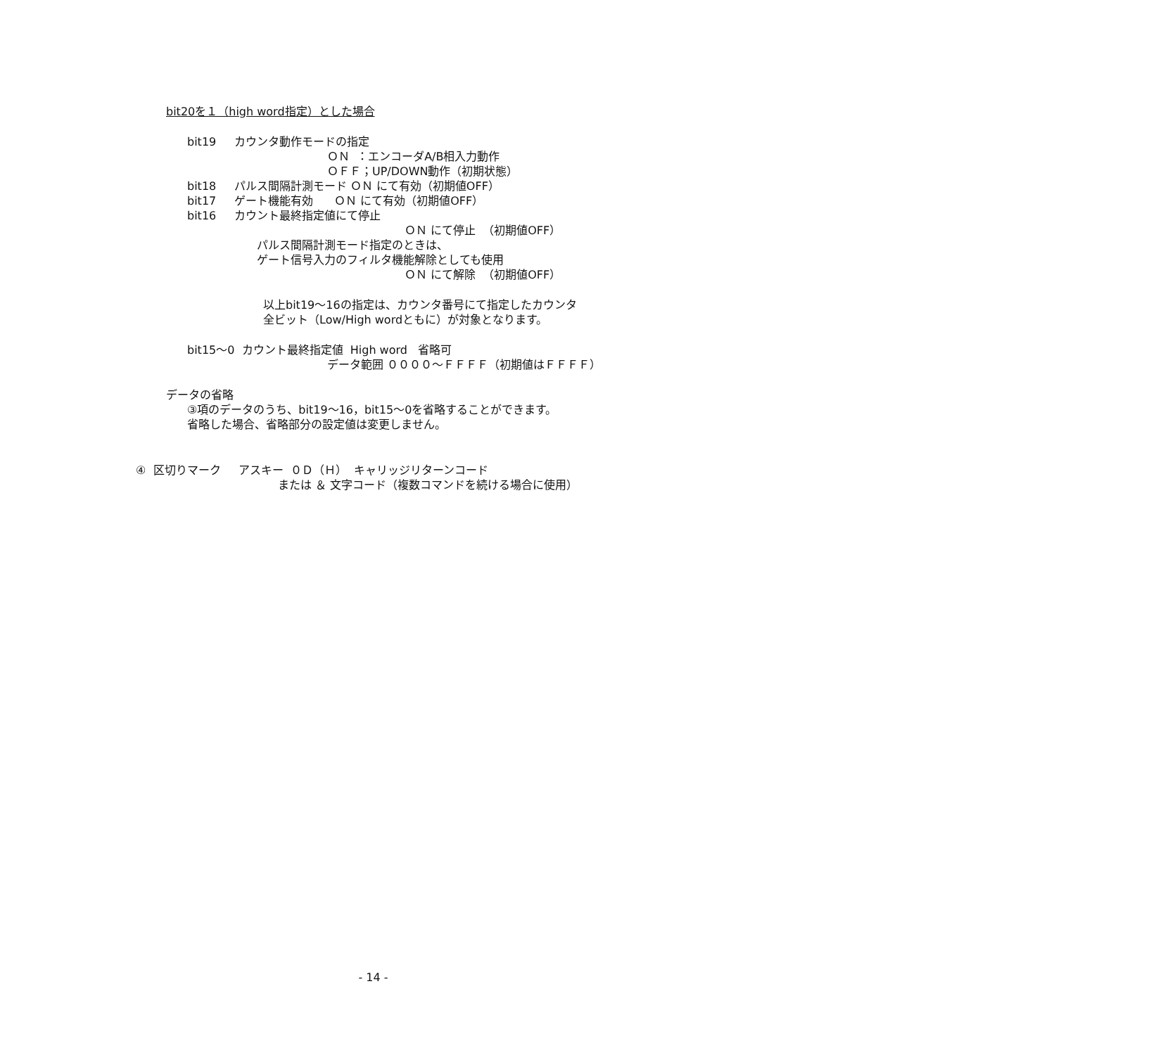bit20を１（high word指定）とした場合
bit19 カウンタ動作モードの指定
ＯＮ ：エンコーダA/B相入力動作
ＯＦＦ；UP/DOWN動作（初期状態）
bit18 パルス間隔計測モード ＯＮ にて有効（初期値OFF）
bit17 ゲート機能有効 ＯＮ にて有効（初期値OFF）
bit16 カウント最終指定値にて停止
ＯＮ にて停止 （初期値OFF）
パルス間隔計測モード指定のときは、
ゲート信号入力のフィルタ機能解除としても使用
ＯＮ にて解除 （初期値OFF）
以上bit19～16の指定は、カウンタ番号にて指定したカウンタ
全ビット（Low/High wordともに）が対象となります。
bit15～0 カウント最終指定値 High word 省略可
データ範囲 ００００～ＦＦＦＦ（初期値はＦＦＦＦ）
データの省略
③項のデータのうち、bit19～16，bit15～0を省略することができます。
省略した場合、省略部分の設定値は変更しません。
④ 区切りマーク アスキー ０Ｄ（Ｈ） キャリッジリターンコード
または ＆ 文字コード（複数コマンドを続ける場合に使用）
- 14 -